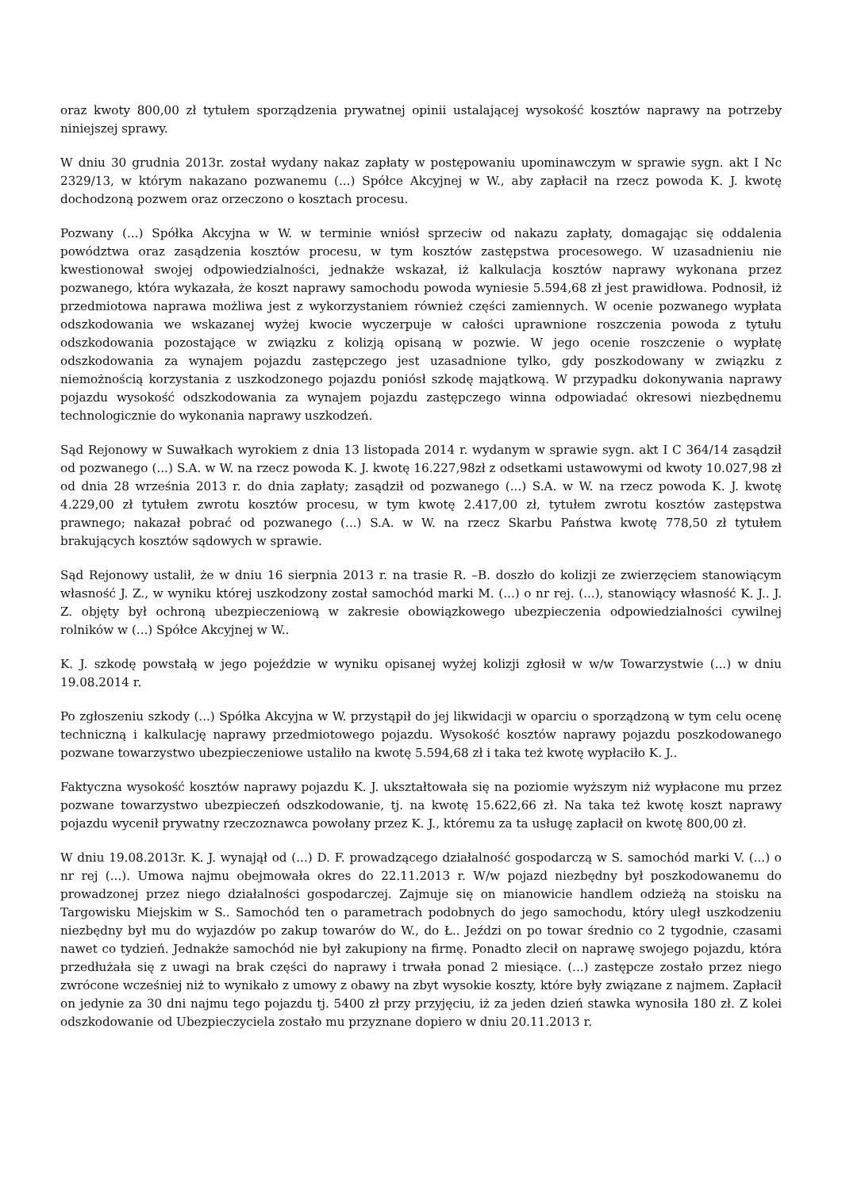oraz kwoty 800,00 zł tytułem sporządzenia prywatnej opinii ustalającej wysokość kosztów naprawy na potrzeby niniejszej sprawy.
W dniu 30 grudnia 2013r. został wydany nakaz zapłaty w postępowaniu upominawczym w sprawie sygn. akt I Nc 2329/13, w którym nakazano pozwanemu (...) Spółce Akcyjnej w W., aby zapłacił na rzecz powoda K. J. kwotę dochodzoną pozwem oraz orzeczono o kosztach procesu.
Pozwany (...) Spółka Akcyjna w W. w terminie wniósł sprzeciw od nakazu zapłaty, domagając się oddalenia powództwa oraz zasądzenia kosztów procesu, w tym kosztów zastępstwa procesowego. W uzasadnieniu nie kwestionował swojej odpowiedzialności, jednakże wskazał, iż kalkulacja kosztów naprawy wykonana przez pozwanego, która wykazała, że koszt naprawy samochodu powoda wyniesie 5.594,68 zł jest prawidłowa. Podnosił, iż przedmiotowa naprawa możliwa jest z wykorzystaniem również części zamiennych. W ocenie pozwanego wypłata odszkodowania we wskazanej wyżej kwocie wyczerpuje w całości uprawnione roszczenia powoda z tytułu odszkodowania pozostające w związku z kolizją opisaną w pozwie. W jego ocenie roszczenie o wypłatę odszkodowania za wynajem pojazdu zastępczego jest uzasadnione tylko, gdy poszkodowany w związku z niemożnością korzystania z uszkodzonego pojazdu poniósł szkodę majątkową. W przypadku dokonywania naprawy pojazdu wysokość odszkodowania za wynajem pojazdu zastępczego winna odpowiadać okresowi niezbędnemu technologicznie do wykonania naprawy uszkodzeń.
Sąd Rejonowy w Suwałkach wyrokiem z dnia 13 listopada 2014 r. wydanym w sprawie sygn. akt I C 364/14 zasądził od pozwanego (...) S.A. w W. na rzecz powoda K. J. kwotę 16.227,98zł z odsetkami ustawowymi od kwoty 10.027,98 zł od dnia 28 września 2013 r. do dnia zapłaty; zasądził od pozwanego (...) S.A. w W. na rzecz powoda K. J. kwotę 4.229,00 zł tytułem zwrotu kosztów procesu, w tym kwotę 2.417,00 zł, tytułem zwrotu kosztów zastępstwa prawnego; nakazał pobrać od pozwanego (...) S.A. w W. na rzecz Skarbu Państwa kwotę 778,50 zł tytułem brakujących kosztów sądowych w sprawie.
Sąd Rejonowy ustalił, że w dniu 16 sierpnia 2013 r. na trasie R. –B. doszło do kolizji ze zwierzęciem stanowiącym własność J. Z., w wyniku której uszkodzony został samochód marki M. (...) o nr rej. (...), stanowiący własność K. J.. J. Z. objęty był ochroną ubezpieczeniową w zakresie obowiązkowego ubezpieczenia odpowiedzialności cywilnej rolników w (...) Spółce Akcyjnej w W..
K. J. szkodę powstałą w jego pojeździe w wyniku opisanej wyżej kolizji zgłosił w w/w Towarzystwie (...) w dniu 19.08.2014 r.
Po zgłoszeniu szkody (...) Spółka Akcyjna w W. przystąpił do jej likwidacji w oparciu o sporządzoną w tym celu ocenę techniczną i kalkulację naprawy przedmiotowego pojazdu. Wysokość kosztów naprawy pojazdu poszkodowanego pozwane towarzystwo ubezpieczeniowe ustaliło na kwotę 5.594,68 zł i taka też kwotę wypłaciło K. J..
Faktyczna wysokość kosztów naprawy pojazdu K. J. ukształtowała się na poziomie wyższym niż wypłacone mu przez pozwane towarzystwo ubezpieczeń odszkodowanie, tj. na kwotę 15.622,66 zł. Na taka też kwotę koszt naprawy pojazdu wycenił prywatny rzeczoznawca powołany przez K. J., któremu za ta usługę zapłacił on kwotę 800,00 zł.
W dniu 19.08.2013r. K. J. wynajął od (...) D. F. prowadzącego działalność gospodarczą w S. samochód marki V. (...) o nr rej (...). Umowa najmu obejmowała okres do 22.11.2013 r. W/w pojazd niezbędny był poszkodowanemu do prowadzonej przez niego działalności gospodarczej. Zajmuje się on mianowicie handlem odzieżą na stoisku na Targowisku Miejskim w S.. Samochód ten o parametrach podobnych do jego samochodu, który uległ uszkodzeniu niezbędny był mu do wyjazdów po zakup towarów do W., do Ł.. Jeździ on po towar średnio co 2 tygodnie, czasami nawet co tydzień. Jednakże samochód nie był zakupiony na firmę. Ponadto zlecił on naprawę swojego pojazdu, która przedłużała się z uwagi na brak części do naprawy i trwała ponad 2 miesiące. (...) zastępcze zostało przez niego zwrócone wcześniej niż to wynikało z umowy z obawy na zbyt wysokie koszty, które były związane z najmem. Zapłacił on jedynie za 30 dni najmu tego pojazdu tj. 5400 zł przy przyjęciu, iż za jeden dzień stawka wynosiła 180 zł. Z kolei odszkodowanie od Ubezpieczyciela zostało mu przyznane dopiero w dniu 20.11.2013 r.